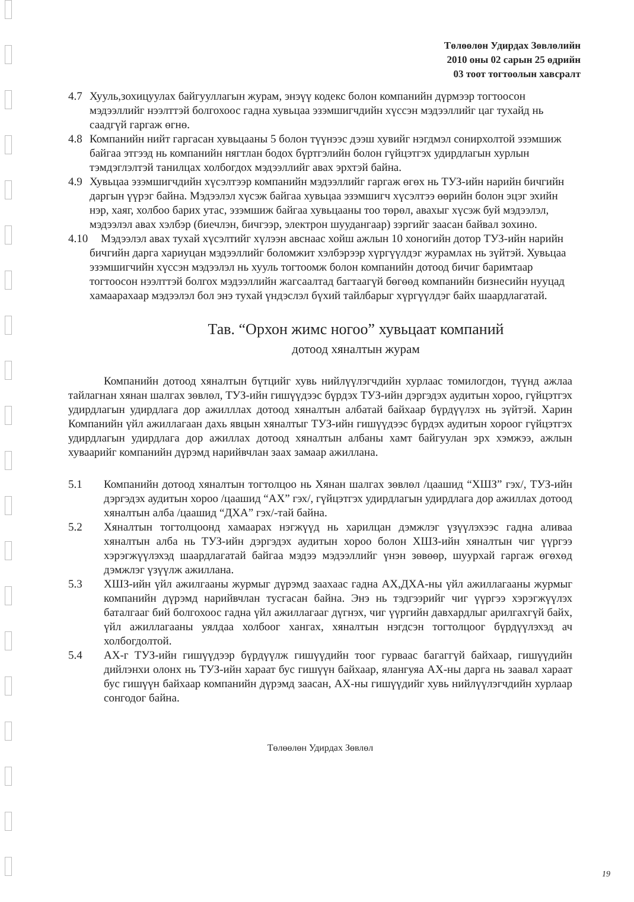Төлөөлөн Удирдах Зөвлөлийн
2010 оны 02 сарын 25 өдрийн
03 тоот тогтоолын хавсралт
4.7 Хууль,зохицуулах байгууллагын журам, энэүү кодекс болон компанийн дүрмээр тогтоосон мэдээллийг нээлттэй болгохоос гадна хувьцаа эзэмшигчдийн хүссэн мэдээллийг цаг тухайд нь саадгүй гаргаж өгнө.
4.8 Компанийн нийт гаргасан хувьцааны 5 болон түүнээс дээш хувийг нэгдмэл сонирхолтой эзэмшиж байгаа этгээд нь компанийн нягтлан бодох бүртгэлийн болон гүйцэтгэх удирдлагын хурлын тэмдэглэлтэй танилцах холбогдох мэдээллийг авах эрхтэй байна.
4.9 Хувьцаа эзэмшигчдийн хүсэлтээр компанийн мэдээллийг гаргаж өгөх нь ТУЗ-ийн нарийн бичгийн даргын үүрэг байна. Мэдээлэл хүсэж байгаа хувьцаа эзэмшигч хүсэлтээ өөрийн болон эцэг эхийн нэр, хаяг, холбоо барих утас, эзэмшиж байгаа хувьцааны тоо төрөл, авахыг хүсэж буй мэдээлэл, мэдээлэл авах хэлбэр (биечлэн, бичгээр, электрон шуудангаар) зэргийг заасан байвал зохино.
4.10 Мэдээлэл авах тухай хүсэлтийг хүлээн авснаас хойш ажлын 10 хоногийн дотор ТУЗ-ийн нарийн бичгийн дарга хариуцан мэдээллийг боломжит хэлбэрээр хүргүүлдэг журамлах нь зүйтэй. Хувьцаа эзэмшигчийн хүссэн мэдээлэл нь хууль тогтоомж болон компанийн дотоод бичиг баримтаар тогтоосон нээлттэй болгох мэдээллийн жагсаалтад багтаагүй бөгөөд компанийн бизнесийн нууцад хамаарахаар мэдээлэл бол энэ тухай үндэслэл бүхий тайлбарыг хүргүүлдэг байх шаардлагатай.
Тав. “Орхон жимс ногоо” хувьцаат компаний
дотоод хяналтын журам
Компанийн дотоод хяналтын бүтцийг хувь нийлүүлэгчдийн хурлаас томилогдон, түүнд ажлаа тайлагнан хянан шалгах зөвлөл, ТУЗ-ийн гишүүдээс бүрдэх ТУЗ-ийн дэргэдэх аудитын хороо, гүйцэтгэх удирдлагын удирдлага дор ажилллах дотоод хяналтын албатай байхаар бүрдүүлэх нь зүйтэй. Харин Компанийн үйл ажиллагаан дахь явцын хяналтыг ТУЗ-ийн гишүүдээс бүрдэх аудитын хороог гүйцэтгэх удирдлагын удирдлага дор ажиллах дотоод хяналтын албаны хамт байгуулан эрх хэмжээ, ажлын хуваарийг компанийн дүрэмд нарийвчлан заах замаар ажиллана.
5.1 Компанийн дотоод хяналтын тогтолцоо нь Хянан шалгах зөвлөл /цаашид “ХШЗ” гэх/, ТУЗ-ийн дэргэдэх аудитын хороо /цаашид “АХ” гэх/, гүйцэтгэх удирдлагын удирдлага дор ажиллах дотоод хяналтын алба /цаашид “ДХА” гэх/-тай байна.
5.2 Хяналтын тогтолцоонд хамаарах нэгжүүд нь харилцан дэмжлэг үзүүлэхээс гадна аливаа хяналтын алба нь ТУЗ-ийн дэргэдэх аудитын хороо болон ХШЗ-ийн хяналтын чиг үүргээ хэрэгжүүлэхэд шаардлагатай байгаа мэдээ мэдээллийг үнэн зөвөөр, шуурхай гаргаж өгөхөд дэмжлэг үзүүлж ажиллана.
5.3 ХШЗ-ийн үйл ажилгааны журмыг дүрэмд заахаас гадна АХ,ДХА-ны үйл ажиллагааны журмыг компанийн дүрэмд нарийвчлан тусгасан байна. Энэ нь тэдгээрийг чиг үүргээ хэрэгжүүлэх баталгааг бий болгохоос гадна үйл ажиллагааг дүгнэх, чиг үүргийн давхардлыг арилгахгүй байх, үйл ажиллагааны уялдаа холбоог хангах, хяналтын нэгдсэн тогтолцоог бүрдүүлэхэд ач холбогдолтой.
5.4 АХ-г ТУЗ-ийн гишүүдээр бүрдүүлж гишүүдийн тоог гурваас багаггүй байхаар, гишүүдийн дийлэнхи олонх нь ТУЗ-ийн хараат бус гишүүн байхаар, ялангуяа АХ-ны дарга нь заавал хараат бус гишүүн байхаар компанийн дүрэмд заасан, АХ-ны гишүүдийг хувь нийлүүлэгчдийн хурлаар сонгодог байна.
Төлөөлөн Удирдах Зөвлөл
19